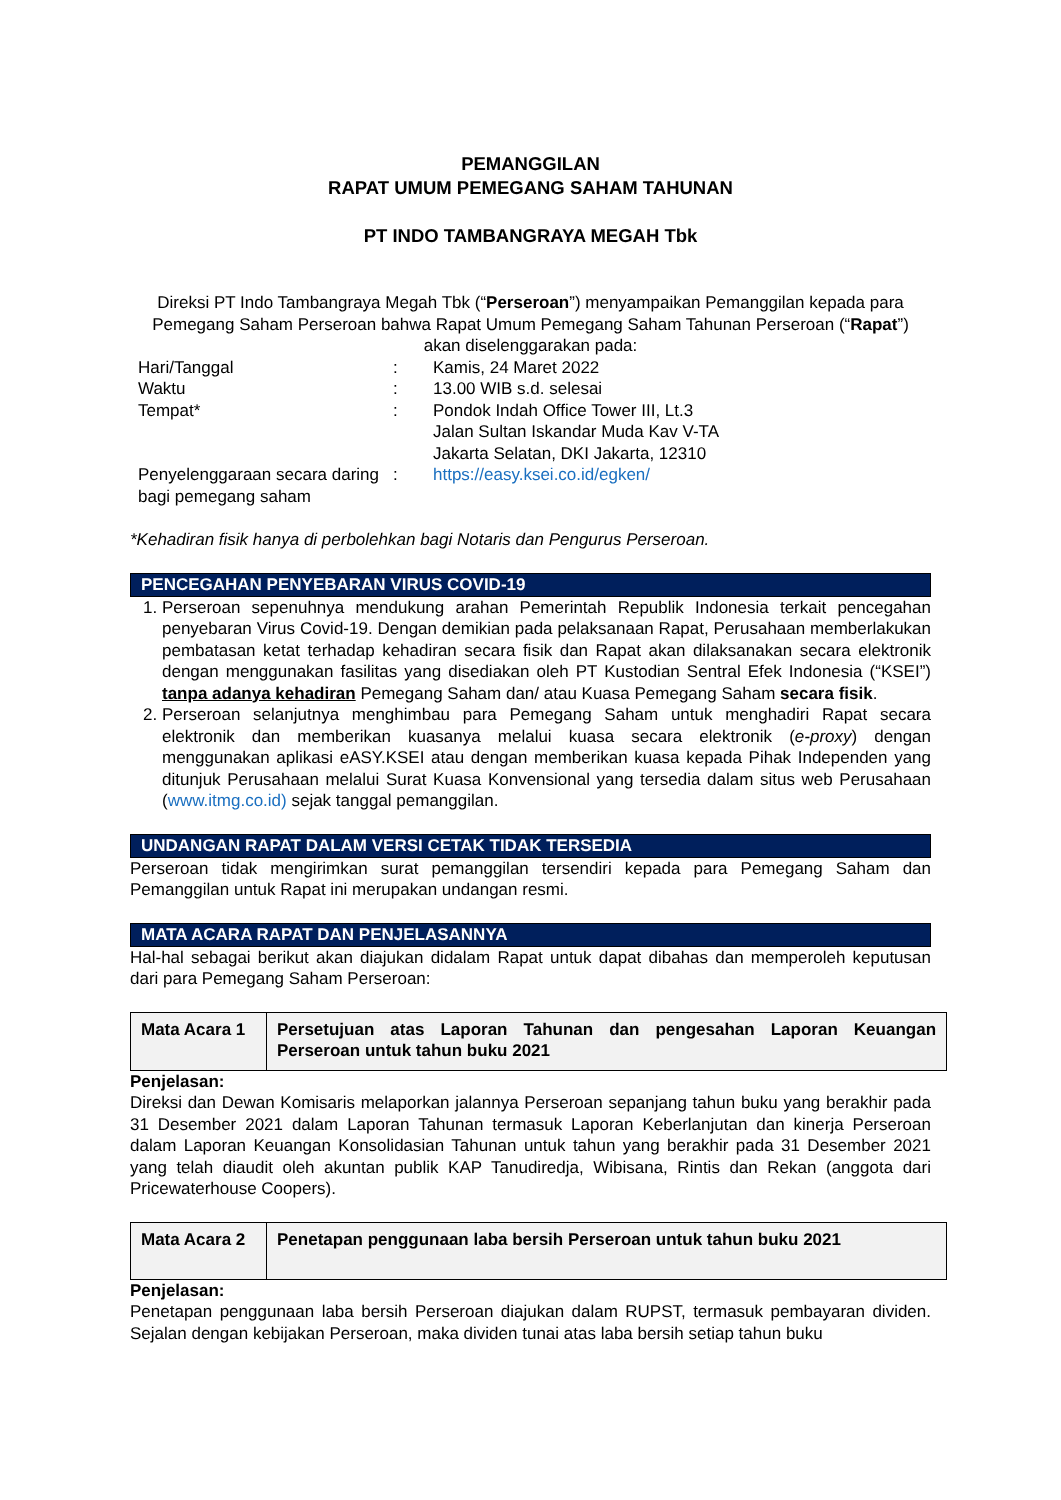PEMANGGILAN
RAPAT UMUM PEMEGANG SAHAM TAHUNAN
PT INDO TAMBANGRAYA MEGAH Tbk
Direksi PT Indo Tambangraya Megah Tbk (“Perseroan”) menyampaikan Pemanggilan kepada para Pemegang Saham Perseroan bahwa Rapat Umum Pemegang Saham Tahunan Perseroan (“Rapat”) akan diselenggarakan pada:
| Hari/Tanggal | : | Kamis, 24 Maret 2022 |
| Waktu | : | 13.00 WIB s.d. selesai |
| Tempat* | : | Pondok Indah Office Tower III, Lt.3 Jalan Sultan Iskandar Muda Kav V-TA Jakarta Selatan, DKI Jakarta, 12310 |
| Penyelenggaraan secara daring bagi pemegang saham | : | https://easy.ksei.co.id/egken/ |
*Kehadiran fisik hanya di perbolehkan bagi Notaris dan Pengurus Perseroan.
PENCEGAHAN PENYEBARAN VIRUS COVID-19
1. Perseroan sepenuhnya mendukung arahan Pemerintah Republik Indonesia terkait pencegahan penyebaran Virus Covid-19. Dengan demikian pada pelaksanaan Rapat, Perusahaan memberlakukan pembatasan ketat terhadap kehadiran secara fisik dan Rapat akan dilaksanakan secara elektronik dengan menggunakan fasilitas yang disediakan oleh PT Kustodian Sentral Efek Indonesia (“KSEI”) tanpa adanya kehadiran Pemegang Saham dan/ atau Kuasa Pemegang Saham secara fisik.
2. Perseroan selanjutnya menghimbau para Pemegang Saham untuk menghadiri Rapat secara elektronik dan memberikan kuasanya melalui kuasa secara elektronik (e-proxy) dengan menggunakan aplikasi eASY.KSEI atau dengan memberikan kuasa kepada Pihak Independen yang ditunjuk Perusahaan melalui Surat Kuasa Konvensional yang tersedia dalam situs web Perusahaan (www.itmg.co.id) sejak tanggal pemanggilan.
UNDANGAN RAPAT DALAM VERSI CETAK TIDAK TERSEDIA
Perseroan tidak mengirimkan surat pemanggilan tersendiri kepada para Pemegang Saham dan Pemanggilan untuk Rapat ini merupakan undangan resmi.
MATA ACARA RAPAT DAN PENJELASANNYA
Hal-hal sebagai berikut akan diajukan didalam Rapat untuk dapat dibahas dan memperoleh keputusan dari para Pemegang Saham Perseroan:
| Mata Acara 1 | Persetujuan atas Laporan Tahunan dan pengesahan Laporan Keuangan Perseroan untuk tahun buku 2021 |
Penjelasan:
Direksi dan Dewan Komisaris melaporkan jalannya Perseroan sepanjang tahun buku yang berakhir pada 31 Desember 2021 dalam Laporan Tahunan termasuk Laporan Keberlanjutan dan kinerja Perseroan dalam Laporan Keuangan Konsolidasian Tahunan untuk tahun yang berakhir pada 31 Desember 2021 yang telah diaudit oleh akuntan publik KAP Tanudiredja, Wibisana, Rintis dan Rekan (anggota dari Pricewaterhouse Coopers).
| Mata Acara 2 | Penetapan penggunaan laba bersih Perseroan untuk tahun buku 2021 |
Penjelasan:
Penetapan penggunaan laba bersih Perseroan diajukan dalam RUPST, termasuk pembayaran dividen. Sejalan dengan kebijakan Perseroan, maka dividen tunai atas laba bersih setiap tahun buku